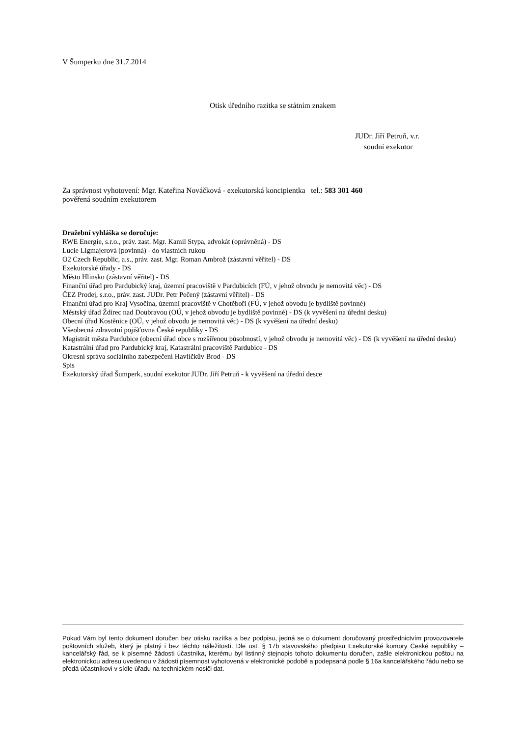V Šumperku dne 31.7.2014
Otisk úředního razítka se státním znakem
JUDr. Jiří Petruň, v.r.
soudní exekutor
Za správnost vyhotovení: Mgr. Kateřina Nováčková - exekutorská koncipientka tel.: 583 301 460
pověřená soudním exekutorem
Dražební vyhláška se doručuje:
RWE Energie, s.r.o., práv. zast. Mgr. Kamil Stypa, advokát (oprávněná) - DS
Lucie Ligmajerová (povinná) - do vlastních rukou
O2 Czech Republic, a.s., práv. zast. Mgr. Roman Ambrož (zástavní věřitel) - DS
Exekutorské úřady - DS
Město Hlinsko (zástavní věřitel) - DS
Finanční úřad pro Pardubický kraj, územní pracoviště v Pardubicích (FÚ, v jehož obvodu je nemovitá věc) - DS
ČEZ Prodej, s.r.o., práv. zast. JUDr. Petr Pečený (zástavní věřitel) - DS
Finanční úřad pro Kraj Vysočina, územní pracoviště v Chotěboři (FÚ, v jehož obvodu je bydliště povinné)
Městský úřad Ždírec nad Doubravou (OÚ, v jehož obvodu je bydliště povinné) - DS (k vyvěšení na úřední desku)
Obecní úřad Kostěnice (OÚ, v jehož obvodu je nemovitá věc) - DS (k vyvěšení na úřední desku)
Všeobecná zdravotní pojišťovna České republiky - DS
Magistrát města Pardubice (obecní úřad obce s rozšířenou působností, v jehož obvodu je nemovitá věc) - DS (k vyvěšení na úřední desku)
Katastrální úřad pro Pardubický kraj, Katastrální pracoviště Pardubice - DS
Okresní správa sociálního zabezpečení Havlíčkův Brod - DS
Spis
Exekutorský úřad Šumperk, soudní exekutor JUDr. Jiří Petruň - k vyvěšení na úřední desce
Pokud Vám byl tento dokument doručen bez otisku razítka a bez podpisu, jedná se o dokument doručovaný prostřednictvím provozovatele poštovních služeb, který je platný i bez těchto náležitostí. Dle ust. § 17b stavovského předpisu Exekutorské komory České republiky – kancelářský řád, se k písemné žádosti účastníka, kterému byl listinný stejnopis tohoto dokumentu doručen, zašle elektronickou poštou na elektronickou adresu uvedenou v žádosti písemnost vyhotovená v elektronické podobě a podepsaná podle § 16a kancelářského řádu nebo se předá účastníkovi v sídle úřadu na technickém nosiči dat.